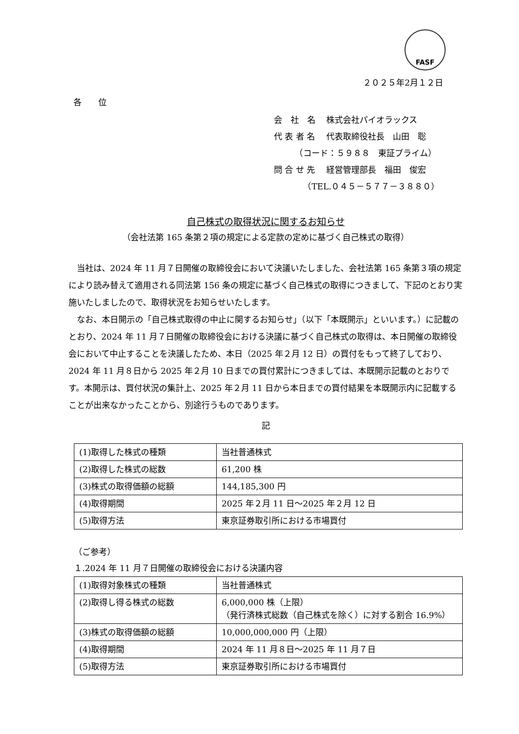FASF
２０２５年2月１２日
各　　位
会　社　名　 株式会社パイオラックス
代 表 者 名　 代表取締役社長　山田　聡
　　　（コード：５９８８　東証プライム）
問 合 せ 先　 経営管理部長　福田　俊宏
　　　　（TEL.０４５－５７７－３８８０）
自己株式の取得状況に関するお知らせ
（会社法第 165 条第２項の規定による定款の定めに基づく自己株式の取得）
当社は、2024 年 11 月７日開催の取締役会において決議いたしました、会社法第 165 条第３項の規定により読み替えて適用される同法第 156 条の規定に基づく自己株式の取得につきまして、下記のとおり実施いたしましたので、取得状況をお知らせいたします。
なお、本日開示の「自己株式取得の中止に関するお知らせ」（以下「本既開示」といいます。）に記載のとおり、2024 年 11 月７日開催の取締役会における決議に基づく自己株式の取得は、本日開催の取締役会において中止することを決議したため、本日（2025 年２月 12 日）の買付をもって終了しており、2024 年 11 月８日から 2025 年２月 10 日までの買付累計につきましては、本既開示記載のとおりです。本開示は、買付状況の集計上、2025 年２月 11 日から本日までの買付結果を本既開示内に記載することが出来なかったことから、別途行うものであります。
記
| (1)取得した株式の種類 | 当社普通株式 |
| (2)取得した株式の総数 | 61,200 株 |
| (3)株式の取得価額の総額 | 144,185,300 円 |
| (4)取得期間 | 2025 年２月 11 日～2025 年２月 12 日 |
| (5)取得方法 | 東京証券取引所における市場買付 |
（ご参考）
１.2024 年 11 月７日開催の取締役会における決議内容
| (1)取得対象株式の種類 | 当社普通株式 |
| (2)取得し得る株式の総数 | 6,000,000 株（上限） （発行済株式総数（自己株式を除く）に対する割合 16.9%） |
| (3)株式の取得価額の総額 | 10,000,000,000 円（上限） |
| (4)取得期間 | 2024 年 11 月８日～2025 年 11 月７日 |
| (5)取得方法 | 東京証券取引所における市場買付 |